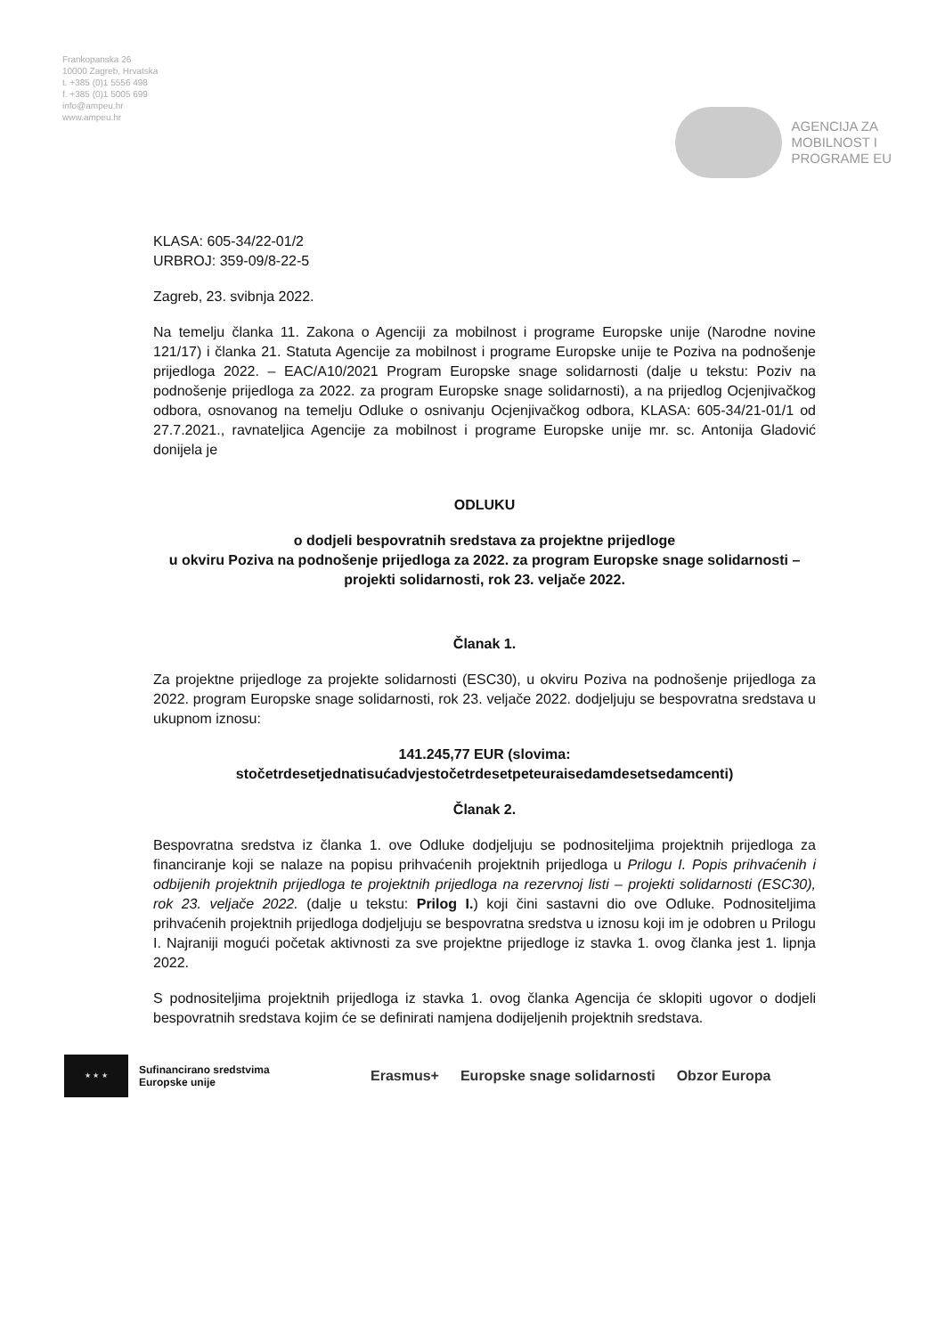Frankopanska 26
10000 Zagreb, Hrvatska
t. +385 (0)1 5556 498
f. +385 (0)1 5005 699
info@ampeu.hr
www.ampeu.hr
AGENCIJA ZA
MOBILNOST I
PROGRAME EU
KLASA: 605-34/22-01/2
URBROJ: 359-09/8-22-5
Zagreb, 23. svibnja 2022.
Na temelju članka 11. Zakona o Agenciji za mobilnost i programe Europske unije (Narodne novine 121/17) i članka 21. Statuta Agencije za mobilnost i programe Europske unije te Poziva na podnošenje prijedloga 2022. – EAC/A10/2021 Program Europske snage solidarnosti (dalje u tekstu: Poziv na podnošenje prijedloga za 2022. za program Europske snage solidarnosti), a na prijedlog Ocjenjivačkog odbora, osnovanog na temelju Odluke o osnivanju Ocjenjivačkog odbora, KLASA: 605-34/21-01/1 od 27.7.2021., ravnateljica Agencije za mobilnost i programe Europske unije mr. sc. Antonija Gladović donijela je
ODLUKU
o dodjeli bespovratnih sredstava za projektne prijedloge
u okviru Poziva na podnošenje prijedloga za 2022. za program Europske snage solidarnosti – projekti solidarnosti, rok 23. veljače 2022.
Članak 1.
Za projektne prijedloge za projekte solidarnosti (ESC30), u okviru Poziva na podnošenje prijedloga za 2022. program Europske snage solidarnosti, rok 23. veljače 2022. dodjeljuju se bespovratna sredstava u ukupnom iznosu:
141.245,77 EUR (slovima:
stočetrdesetjednatisućadvjestočetrdesetpeteuraisedamdesetsedamcenti)
Članak 2.
Bespovratna sredstva iz članka 1. ove Odluke dodjeljuju se podnositeljima projektnih prijedloga za financiranje koji se nalaze na popisu prihvaćenih projektnih prijedloga u Prilogu I. Popis prihvaćenih i odbijenih projektnih prijedloga te projektnih prijedloga na rezervnoj listi – projekti solidarnosti (ESC30), rok 23. veljače 2022. (dalje u tekstu: Prilog I.) koji čini sastavni dio ove Odluke. Podnositeljima prihvaćenih projektnih prijedloga dodjeljuju se bespovratna sredstva u iznosu koji im je odobren u Prilogu I. Najraniji mogući početak aktivnosti za sve projektne prijedloge iz stavka 1. ovog članka jest 1. lipnja 2022.
S podnositeljima projektnih prijedloga iz stavka 1. ovog članka Agencija će sklopiti ugovor o dodjeli bespovratnih sredstava kojim će se definirati namjena dodijeljenih projektnih sredstava.
★ ★ ★
Sufinancirano sredstvima
Europske unije
Erasmus+ Europske snage solidarnosti Obzor Europa